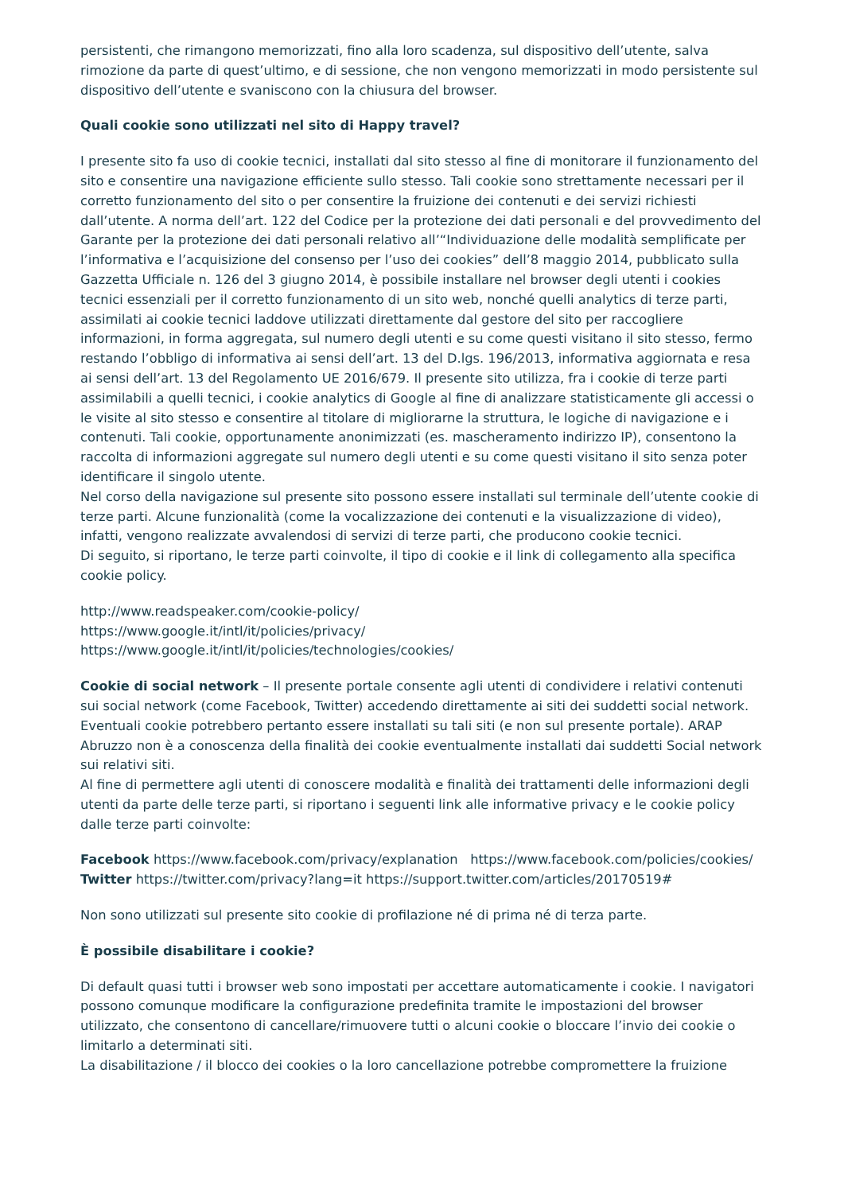persistenti, che rimangono memorizzati, fino alla loro scadenza, sul dispositivo dell’utente, salva rimozione da parte di quest’ultimo, e di sessione, che non vengono memorizzati in modo persistente sul dispositivo dell’utente e svaniscono con la chiusura del browser.
Quali cookie sono utilizzati nel sito di Happy travel?
I presente sito fa uso di cookie tecnici, installati dal sito stesso al fine di monitorare il funzionamento del sito e consentire una navigazione efficiente sullo stesso. Tali cookie sono strettamente necessari per il corretto funzionamento del sito o per consentire la fruizione dei contenuti e dei servizi richiesti dall’utente. A norma dell’art. 122 del Codice per la protezione dei dati personali e del provvedimento del Garante per la protezione dei dati personali relativo all’“Individuazione delle modalità semplificate per l’informativa e l’acquisizione del consenso per l’uso dei cookies” dell’8 maggio 2014, pubblicato sulla Gazzetta Ufficiale n. 126 del 3 giugno 2014, è possibile installare nel browser degli utenti i cookies tecnici essenziali per il corretto funzionamento di un sito web, nonché quelli analytics di terze parti, assimilati ai cookie tecnici laddove utilizzati direttamente dal gestore del sito per raccogliere informazioni, in forma aggregata, sul numero degli utenti e su come questi visitano il sito stesso, fermo restando l’obbligo di informativa ai sensi dell’art. 13 del D.lgs. 196/2013, informativa aggiornata e resa ai sensi dell’art. 13 del Regolamento UE 2016/679. Il presente sito utilizza, fra i cookie di terze parti assimilabili a quelli tecnici, i cookie analytics di Google al fine di analizzare statisticamente gli accessi o le visite al sito stesso e consentire al titolare di migliorarne la struttura, le logiche di navigazione e i contenuti. Tali cookie, opportunamente anonimizzati (es. mascheramento indirizzo IP), consentono la raccolta di informazioni aggregate sul numero degli utenti e su come questi visitano il sito senza poter identificare il singolo utente.
Nel corso della navigazione sul presente sito possono essere installati sul terminale dell’utente cookie di terze parti. Alcune funzionalità (come la vocalizzazione dei contenuti e la visualizzazione di video), infatti, vengono realizzate avvalendosi di servizi di terze parti, che producono cookie tecnici.
Di seguito, si riportano, le terze parti coinvolte, il tipo di cookie e il link di collegamento alla specifica cookie policy.
http://www.readspeaker.com/cookie-policy/
https://www.google.it/intl/it/policies/privacy/
https://www.google.it/intl/it/policies/technologies/cookies/
Cookie di social network – Il presente portale consente agli utenti di condividere i relativi contenuti sui social network (come Facebook, Twitter) accedendo direttamente ai siti dei suddetti social network. Eventuali cookie potrebbero pertanto essere installati su tali siti (e non sul presente portale). ARAP Abruzzo non è a conoscenza della finalità dei cookie eventualmente installati dai suddetti Social network sui relativi siti.
Al fine di permettere agli utenti di conoscere modalità e finalità dei trattamenti delle informazioni degli utenti da parte delle terze parti, si riportano i seguenti link alle informative privacy e le cookie policy dalle terze parti coinvolte:
Facebook https://www.facebook.com/privacy/explanation https://www.facebook.com/policies/cookies/
Twitter https://twitter.com/privacy?lang=it https://support.twitter.com/articles/20170519#
Non sono utilizzati sul presente sito cookie di profilazione né di prima né di terza parte.
È possibile disabilitare i cookie?
Di default quasi tutti i browser web sono impostati per accettare automaticamente i cookie. I navigatori possono comunque modificare la configurazione predefinita tramite le impostazioni del browser utilizzato, che consentono di cancellare/rimuovere tutti o alcuni cookie o bloccare l’invio dei cookie o limitarlo a determinati siti.
La disabilitazione / il blocco dei cookies o la loro cancellazione potrebbe compromettere la fruizione